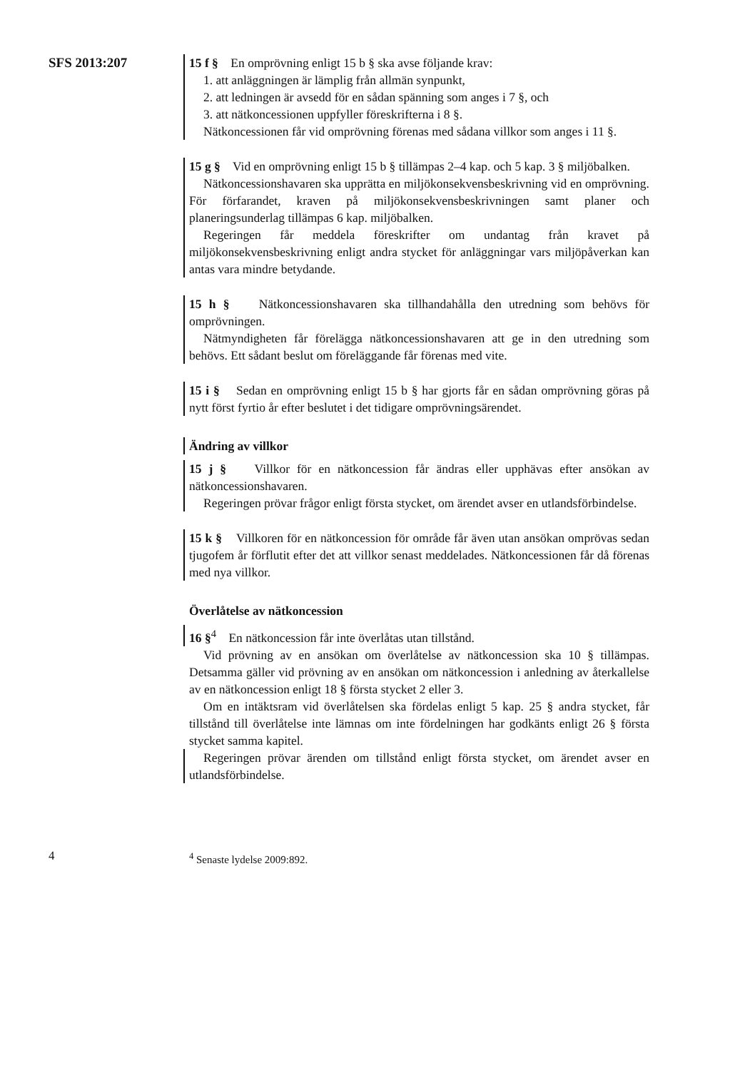SFS 2013:207
15 f § En omprövning enligt 15 b § ska avse följande krav:
1. att anläggningen är lämplig från allmän synpunkt,
2. att ledningen är avsedd för en sådan spänning som anges i 7 §, och
3. att nätkoncessionen uppfyller föreskrifterna i 8 §.
Nätkoncessionen får vid omprövning förenas med sådana villkor som anges i 11 §.
15 g § Vid en omprövning enligt 15 b § tillämpas 2–4 kap. och 5 kap. 3 § miljöbalken.
Nätkoncessionshavaren ska upprätta en miljökonsekvensbeskrivning vid en omprövning. För förfarandet, kraven på miljökonsekvensbeskrivningen samt planer och planeringsunderlag tillämpas 6 kap. miljöbalken.
Regeringen får meddela föreskrifter om undantag från kravet på miljökonsekvensbeskrivning enligt andra stycket för anläggningar vars miljöpåverkan kan antas vara mindre betydande.
15 h § Nätkoncessionshavaren ska tillhandahålla den utredning som behövs för omprövningen.
Nätmyndigheten får förelägga nätkoncessionshavaren att ge in den utredning som behövs. Ett sådant beslut om föreläggande får förenas med vite.
15 i § Sedan en omprövning enligt 15 b § har gjorts får en sådan omprövning göras på nytt först fyrtio år efter beslutet i det tidigare omprövningsärendet.
Ändring av villkor
15 j § Villkor för en nätkoncession får ändras eller upphävas efter ansökan av nätkoncessionshavaren.
Regeringen prövar frågor enligt första stycket, om ärendet avser en utlandsförbindelse.
15 k § Villkoren för en nätkoncession för område får även utan ansökan omprövas sedan tjugofem år förflutit efter det att villkor senast meddelades. Nätkoncessionen får då förenas med nya villkor.
Överlåtelse av nätkoncession
16 §<sup>4</sup> En nätkoncession får inte överlåtas utan tillstånd.
Vid prövning av en ansökan om överlåtelse av nätkoncession ska 10 § tillämpas. Detsamma gäller vid prövning av en ansökan om nätkoncession i anledning av återkallelse av en nätkoncession enligt 18 § första stycket 2 eller 3.
Om en intäktsram vid överlåtelsen ska fördelas enligt 5 kap. 25 § andra stycket, får tillstånd till överlåtelse inte lämnas om inte fördelningen har godkänts enligt 26 § första stycket samma kapitel.
Regeringen prövar ärenden om tillstånd enligt första stycket, om ärendet avser en utlandsförbindelse.
4 <sup>4</sup> Senaste lydelse 2009:892.